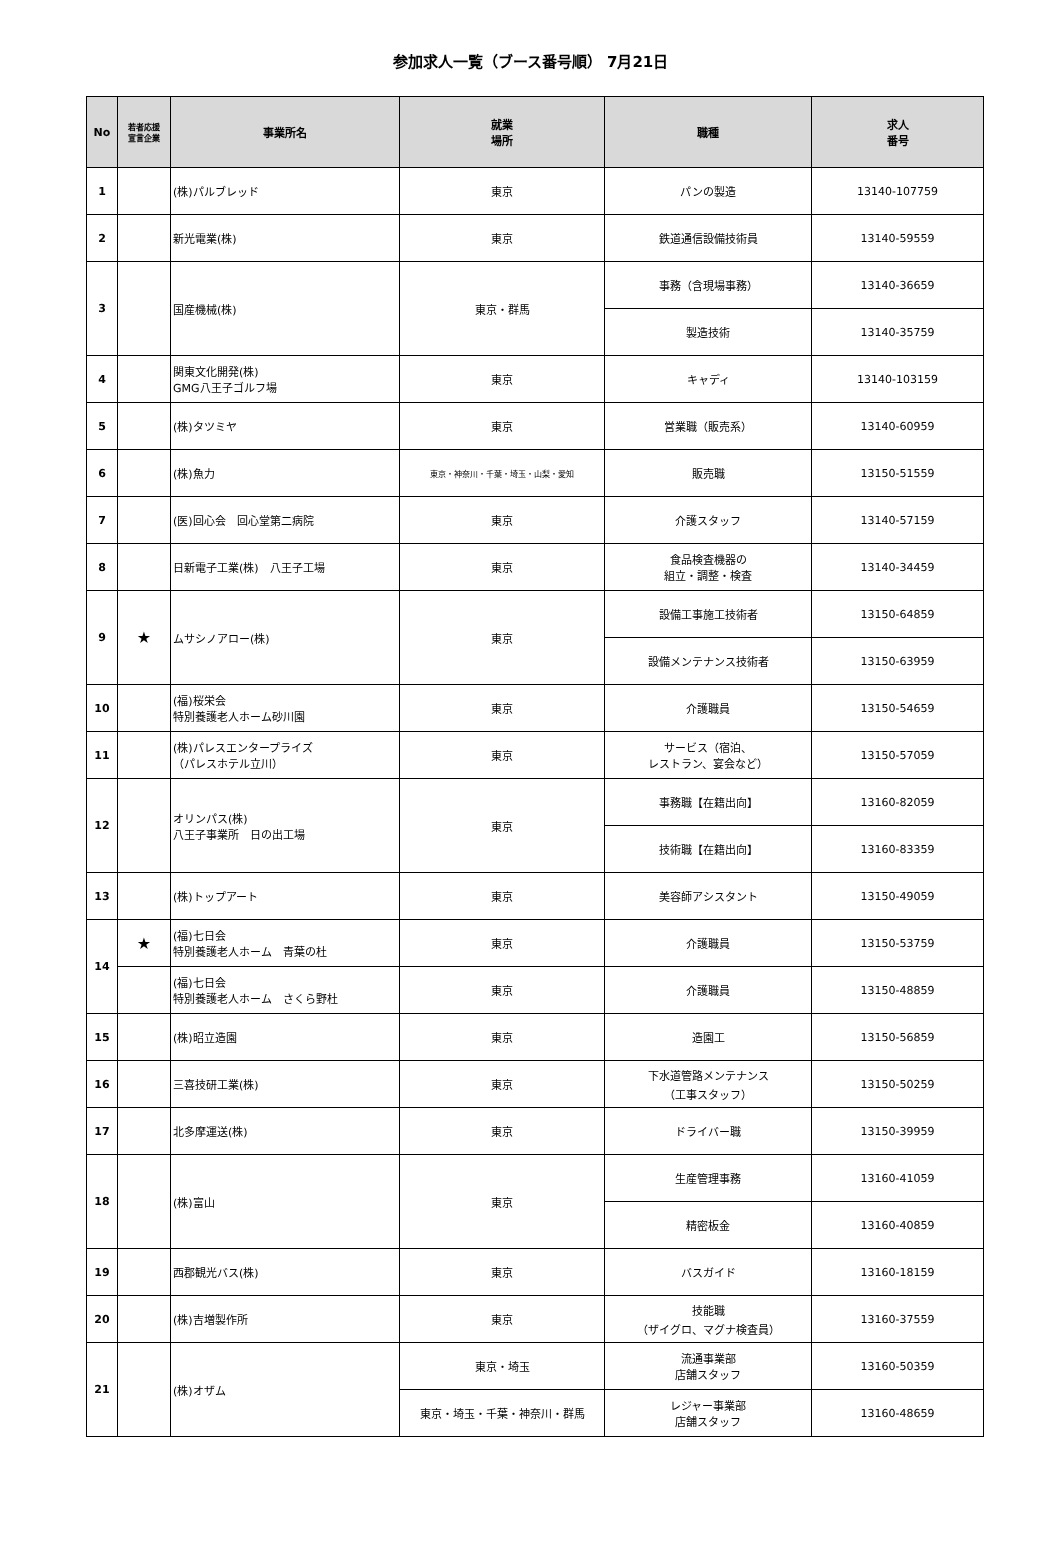参加求人一覧（ブース番号順） 7月21日
| No | 若者応援 宣言企業 | 事業所名 | 就業 場所 | 職種 | 求人 番号 |
| --- | --- | --- | --- | --- | --- |
| 1 | | (株)パルブレッド | 東京 | パンの製造 | 13140-107759 |
| 2 | | 新光電業(株) | 東京 | 鉄道通信設備技術員 | 13140-59559 |
| 3 | | 国産機械(株) | 東京・群馬 | 事務（含現場事務） | 13140-36659 |
| | | | | 製造技術 | 13140-35759 |
| 4 | | 関東文化開発(株) GMG八王子ゴルフ場 | 東京 | キャディ | 13140-103159 |
| 5 | | (株)タツミヤ | 東京 | 営業職（販売系） | 13140-60959 |
| 6 | | (株)魚力 | 東京・神奈川・千葉・埼玉・山梨・愛知 | 販売職 | 13150-51559 |
| 7 | | (医)回心会 回心堂第二病院 | 東京 | 介護スタッフ | 13140-57159 |
| 8 | | 日新電子工業(株) 八王子工場 | 東京 | 食品検査機器の 組立・調整・検査 | 13140-34459 |
| 9 | ★ | ムサシノアロー(株) | 東京 | 設備工事施工技術者 | 13150-64859 |
| | | | | 設備メンテナンス技術者 | 13150-63959 |
| 10 | | (福)桜栄会 特別養護老人ホーム砂川園 | 東京 | 介護職員 | 13150-54659 |
| 11 | | (株)パレスエンタープライズ （パレスホテル立川） | 東京 | サービス（宿泊、 レストラン、宴会など） | 13150-57059 |
| 12 | | オリンパス(株) 八王子事業所 日の出工場 | 東京 | 事務職【在籍出向】 | 13160-82059 |
| | | | | 技術職【在籍出向】 | 13160-83359 |
| 13 | | (株)トップアート | 東京 | 美容師アシスタント | 13150-49059 |
| 14 | ★ | (福)七日会 特別養護老人ホーム 青葉の杜 | 東京 | 介護職員 | 13150-53759 |
| | | (福)七日会 特別養護老人ホーム さくら野杜 | 東京 | 介護職員 | 13150-48859 |
| 15 | | (株)昭立造園 | 東京 | 造園工 | 13150-56859 |
| 16 | | 三喜技研工業(株) | 東京 | 下水道管路メンテナンス （工事スタッフ） | 13150-50259 |
| 17 | | 北多摩運送(株) | 東京 | ドライバー職 | 13150-39959 |
| 18 | | (株)富山 | 東京 | 生産管理事務 | 13160-41059 |
| | | | | 精密板金 | 13160-40859 |
| 19 | | 西郡観光バス(株) | 東京 | バスガイド | 13160-18159 |
| 20 | | (株)吉増製作所 | 東京 | 技能職 （ザイグロ、マグナ検査員） | 13160-37559 |
| 21 | | (株)オザム | 東京・埼玉 | 流通事業部 店舗スタッフ | 13160-50359 |
| | | | 東京・埼玉・千葉・神奈川・群馬 | レジャー事業部 店舗スタッフ | 13160-48659 |